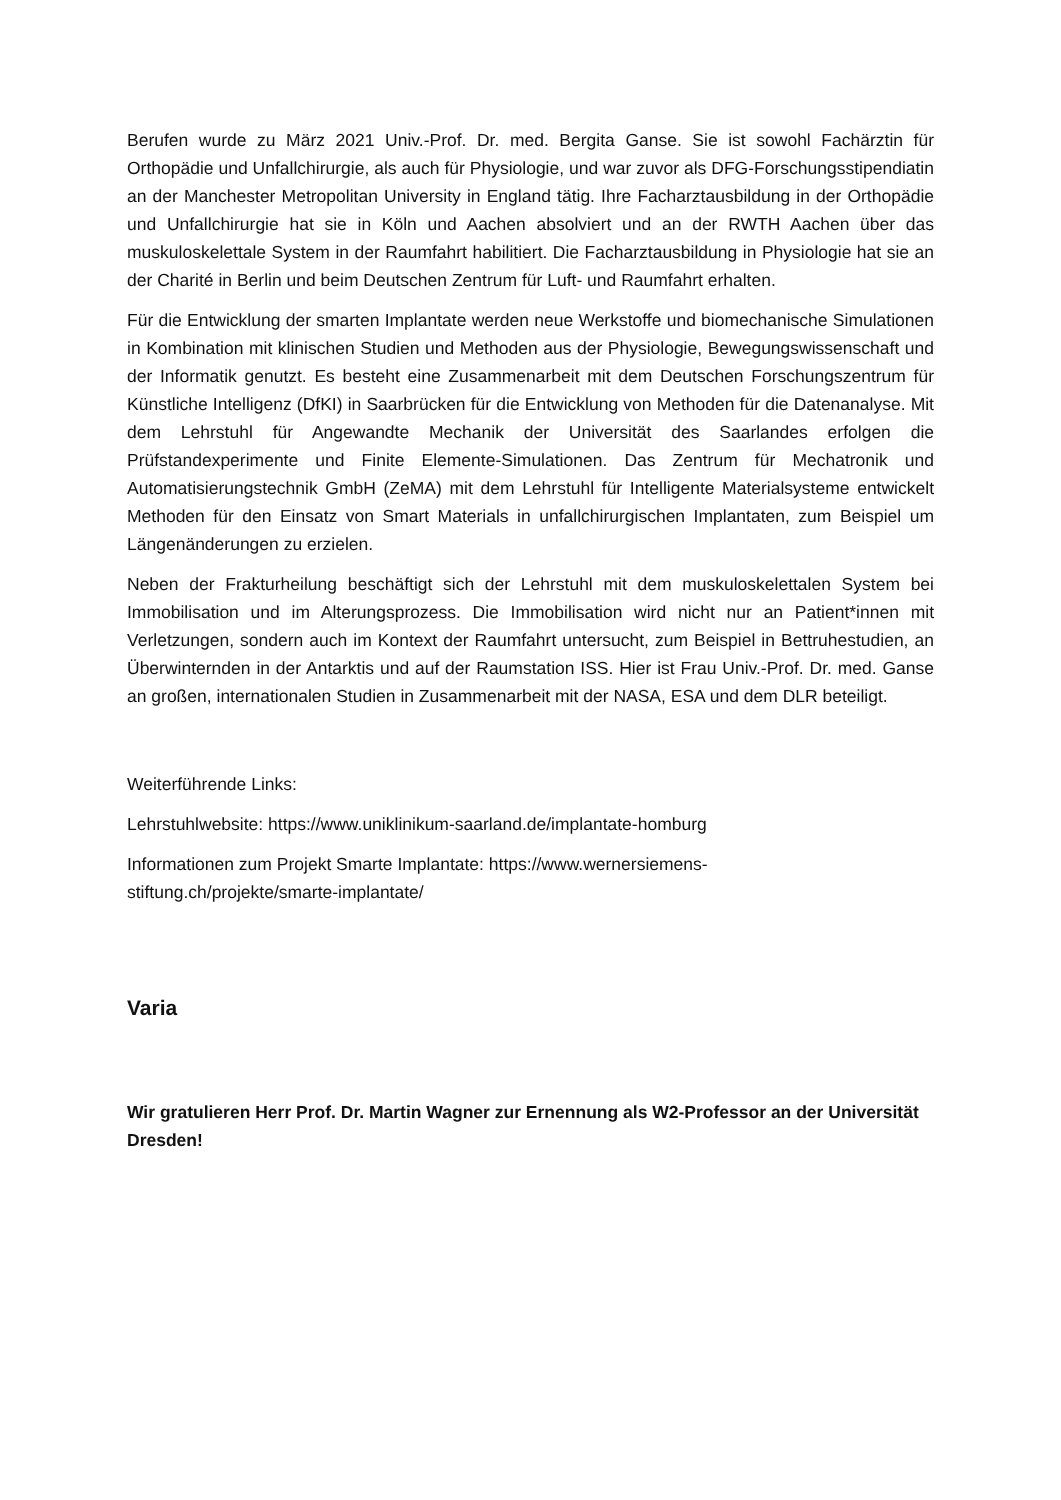Berufen wurde zu März 2021 Univ.-Prof. Dr. med. Bergita Ganse. Sie ist sowohl Fachärztin für Orthopädie und Unfallchirurgie, als auch für Physiologie, und war zuvor als DFG-Forschungsstipendiatin an der Manchester Metropolitan University in England tätig. Ihre Facharztausbildung in der Orthopädie und Unfallchirurgie hat sie in Köln und Aachen absolviert und an der RWTH Aachen über das muskuloskelettale System in der Raumfahrt habilitiert. Die Facharztausbildung in Physiologie hat sie an der Charité in Berlin und beim Deutschen Zentrum für Luft- und Raumfahrt erhalten.
Für die Entwicklung der smarten Implantate werden neue Werkstoffe und biomechanische Simulationen in Kombination mit klinischen Studien und Methoden aus der Physiologie, Bewegungswissenschaft und der Informatik genutzt. Es besteht eine Zusammenarbeit mit dem Deutschen Forschungszentrum für Künstliche Intelligenz (DfKI) in Saarbrücken für die Entwicklung von Methoden für die Datenanalyse. Mit dem Lehrstuhl für Angewandte Mechanik der Universität des Saarlandes erfolgen die Prüfstandexperimente und Finite Elemente-Simulationen. Das Zentrum für Mechatronik und Automatisierungstechnik GmbH (ZeMA) mit dem Lehrstuhl für Intelligente Materialsysteme entwickelt Methoden für den Einsatz von Smart Materials in unfallchirurgischen Implantaten, zum Beispiel um Längenänderungen zu erzielen.
Neben der Frakturheilung beschäftigt sich der Lehrstuhl mit dem muskuloskelettalen System bei Immobilisation und im Alterungsprozess. Die Immobilisation wird nicht nur an Patient*innen mit Verletzungen, sondern auch im Kontext der Raumfahrt untersucht, zum Beispiel in Bettruhestudien, an Überwinternden in der Antarktis und auf der Raumstation ISS. Hier ist Frau Univ.-Prof. Dr. med. Ganse an großen, internationalen Studien in Zusammenarbeit mit der NASA, ESA und dem DLR beteiligt.
Weiterführende Links:
Lehrstuhlwebsite: https://www.uniklinikum-saarland.de/implantate-homburg
Informationen zum Projekt Smarte Implantate: https://www.wernersiemens-
stiftung.ch/projekte/smarte-implantate/
Varia
Wir gratulieren Herr Prof. Dr. Martin Wagner zur Ernennung als W2-Professor an der Universität Dresden!